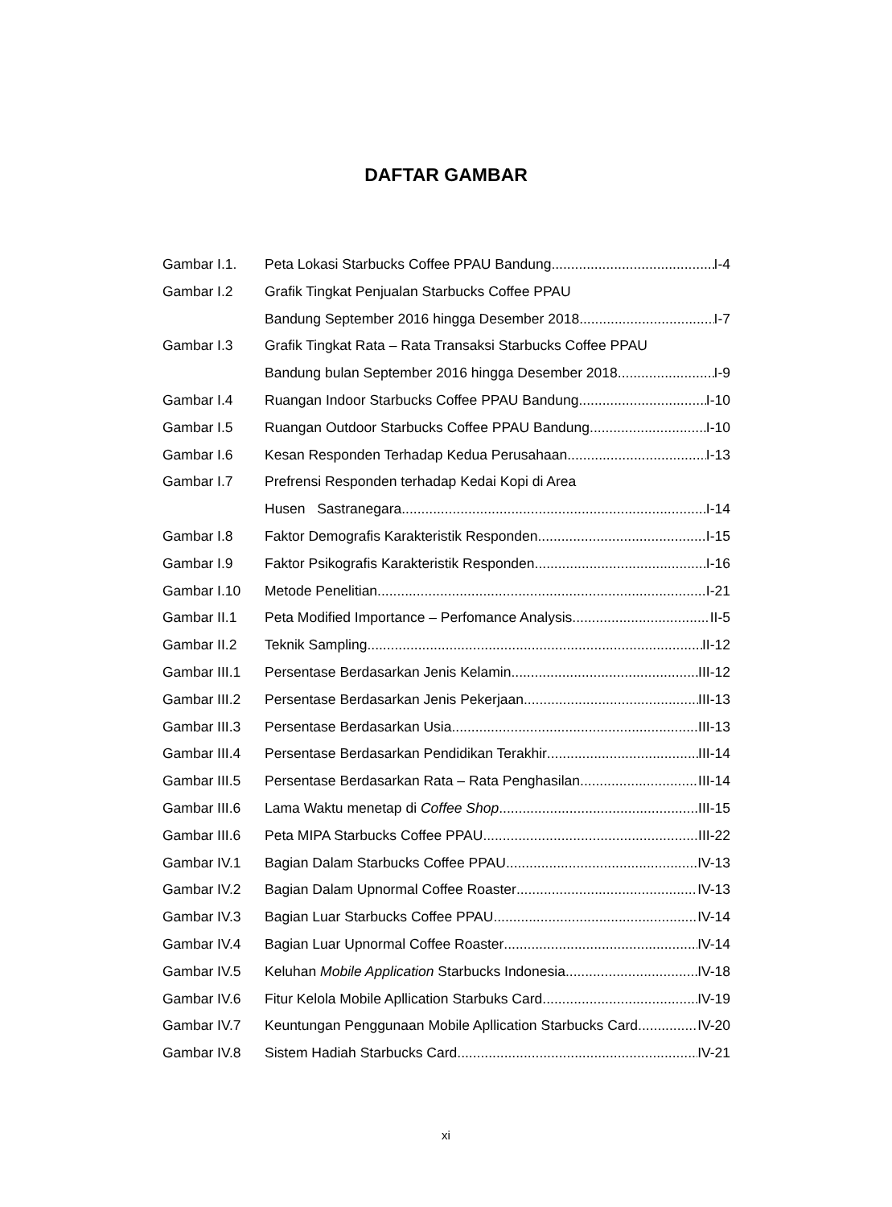DAFTAR GAMBAR
Gambar I.1. Peta Lokasi Starbucks Coffee PPAU Bandung I-4
Gambar I.2 Grafik Tingkat Penjualan Starbucks Coffee PPAU
Bandung September 2016 hingga Desember 2018 I-7
Gambar I.3 Grafik Tingkat Rata – Rata Transaksi Starbucks Coffee PPAU
Bandung bulan September 2016 hingga Desember 2018 I-9
Gambar I.4 Ruangan Indoor Starbucks Coffee PPAU Bandung I-10
Gambar I.5 Ruangan Outdoor Starbucks Coffee PPAU Bandung I-10
Gambar I.6 Kesan Responden Terhadap Kedua Perusahaan I-13
Gambar I.7 Prefrensi Responden terhadap Kedai Kopi di Area
Husen Sastranegara I-14
Gambar I.8 Faktor Demografis Karakteristik Responden I-15
Gambar I.9 Faktor Psikografis Karakteristik Responden I-16
Gambar I.10 Metode Penelitian I-21
Gambar II.1 Peta Modified Importance – Perfomance Analysis II-5
Gambar II.2 Teknik Sampling II-12
Gambar III.1 Persentase Berdasarkan Jenis Kelamin III-12
Gambar III.2 Persentase Berdasarkan Jenis Pekerjaan III-13
Gambar III.3 Persentase Berdasarkan Usia III-13
Gambar III.4 Persentase Berdasarkan Pendidikan Terakhir III-14
Gambar III.5 Persentase Berdasarkan Rata – Rata Penghasilan III-14
Gambar III.6 Lama Waktu menetap di Coffee Shop III-15
Gambar III.6 Peta MIPA Starbucks Coffee PPAU III-22
Gambar IV.1 Bagian Dalam Starbucks Coffee PPAU IV-13
Gambar IV.2 Bagian Dalam Upnormal Coffee Roaster IV-13
Gambar IV.3 Bagian Luar Starbucks Coffee PPAU IV-14
Gambar IV.4 Bagian Luar Upnormal Coffee Roaster IV-14
Gambar IV.5 Keluhan Mobile Application Starbucks Indonesia IV-18
Gambar IV.6 Fitur Kelola Mobile Apllication Starbuks Card IV-19
Gambar IV.7 Keuntungan Penggunaan Mobile Apllication Starbucks Card IV-20
Gambar IV.8 Sistem Hadiah Starbucks Card IV-21
xi